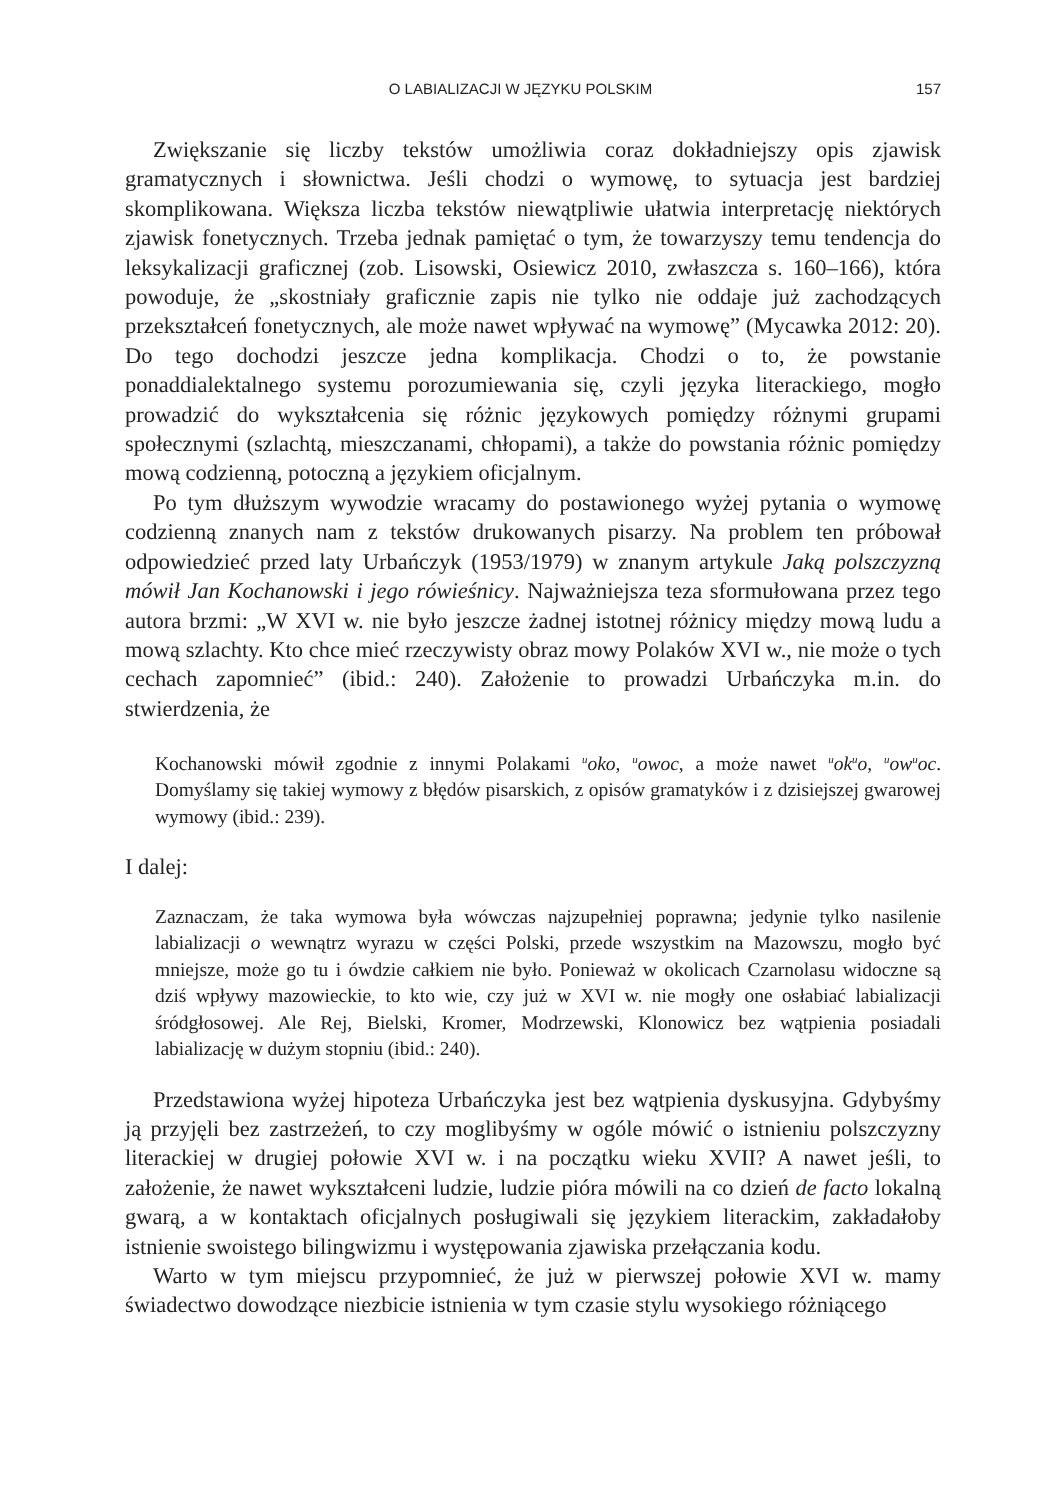O LABIALIZACJI W JĘZYKU POLSKIM 157
Zwiększanie się liczby tekstów umożliwia coraz dokładniejszy opis zjawisk gramatycznych i słownictwa. Jeśli chodzi o wymowę, to sytuacja jest bardziej skomplikowana. Większa liczba tekstów niewątpliwie ułatwia interpretację niektórych zjawisk fonetycznych. Trzeba jednak pamiętać o tym, że towarzyszy temu tendencja do leksykalizacji graficznej (zob. Lisowski, Osiewicz 2010, zwłaszcza s. 160–166), która powoduje, że „skostniały graficznie zapis nie tylko nie oddaje już zachodzących przekształceń fonetycznych, ale może nawet wpływać na wymowę” (Mycawka 2012: 20). Do tego dochodzi jeszcze jedna komplikacja. Chodzi o to, że powstanie ponaddialektalnego systemu porozumiewania się, czyli języka literackiego, mogło prowadzić do wykształcenia się różnic językowych pomiędzy różnymi grupami społecznymi (szlachtą, mieszczanami, chłopami), a także do powstania różnic pomiędzy mową codzienną, potoczną a językiem oficjalnym.
Po tym dłuższym wywodzie wracamy do postawionego wyżej pytania o wymowę codzienną znanych nam z tekstów drukowanych pisarzy. Na problem ten próbował odpowiedzieć przed laty Urbańczyk (1953/1979) w znanym artykule Jaką polszczyzną mówił Jan Kochanowski i jego rówieśnicy. Najważniejsza teza sformułowana przez tego autora brzmi: „W XVI w. nie było jeszcze żadnej istotnej różnicy między mową ludu a mową szlachty. Kto chce mieć rzeczywisty obraz mowy Polaków XVI w., nie może o tych cechach zapomnieć” (ibid.: 240). Założenie to prowadzi Urbańczyka m.in. do stwierdzenia, że
Kochanowski mówił zgodnie z innymi Polakami <sup>u</sup>oko, <sup>u</sup>owoc, a może nawet <sup>u</sup>ok<sup>u</sup>o, <sup>u</sup>ow<sup>u</sup>oc. Domyślamy się takiej wymowy z błędów pisarskich, z opisów gramatyków i z dzisiejszej gwarowej wymowy (ibid.: 239).
I dalej:
Zaznaczam, że taka wymowa była wówczas najzupełniej poprawna; jedynie tylko nasilenie labializacji o wewnątrz wyrazu w części Polski, przede wszystkim na Mazowszu, mogło być mniejsze, może go tu i ówdzie całkiem nie było. Ponieważ w okolicach Czarnolasu widoczne są dziś wpływy mazowieckie, to kto wie, czy już w XVI w. nie mogły one osłabiać labializacji śródgłosowej. Ale Rej, Bielski, Kromer, Modrzewski, Klonowicz bez wątpienia posiadali labializację w dużym stopniu (ibid.: 240).
Przedstawiona wyżej hipoteza Urbańczyka jest bez wątpienia dyskusyjna. Gdybyśmy ją przyjęli bez zastrzeżeń, to czy moglibyśmy w ogóle mówić o istnieniu polszczyzny literackiej w drugiej połowie XVI w. i na początku wieku XVII? A nawet jeśli, to założenie, że nawet wykształceni ludzie, ludzie pióra mówili na co dzień de facto lokalną gwarą, a w kontaktach oficjalnych posługiwali się językiem literackim, zakładałoby istnienie swoistego bilingwizmu i występowania zjawiska przełączania kodu.
Warto w tym miejscu przypomnieć, że już w pierwszej połowie XVI w. mamy świadectwo dowodzące niezbicie istnienia w tym czasie stylu wysokiego różniącego